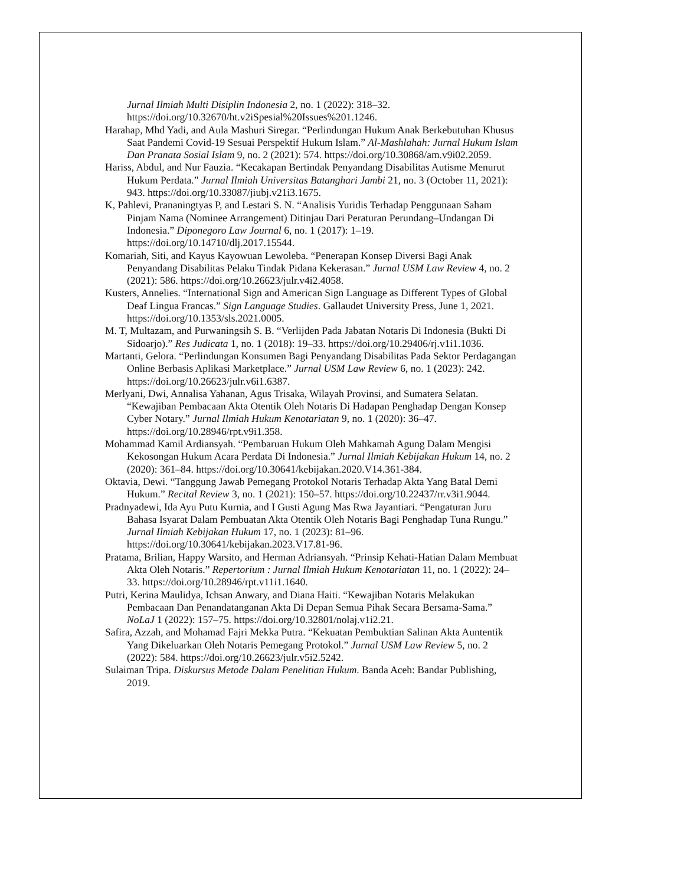Jurnal Ilmiah Multi Disiplin Indonesia 2, no. 1 (2022): 318–32. https://doi.org/10.32670/ht.v2iSpesial%20Issues%201.1246.
Harahap, Mhd Yadi, and Aula Mashuri Siregar. “Perlindungan Hukum Anak Berkebutuhan Khusus Saat Pandemi Covid-19 Sesuai Perspektif Hukum Islam.” Al-Mashlahah: Jurnal Hukum Islam Dan Pranata Sosial Islam 9, no. 2 (2021): 574. https://doi.org/10.30868/am.v9i02.2059.
Hariss, Abdul, and Nur Fauzia. “Kecakapan Bertindak Penyandang Disabilitas Autisme Menurut Hukum Perdata.” Jurnal Ilmiah Universitas Batanghari Jambi 21, no. 3 (October 11, 2021): 943. https://doi.org/10.33087/jiubj.v21i3.1675.
K, Pahlevi, Prananingtyas P, and Lestari S. N. “Analisis Yuridis Terhadap Penggunaan Saham Pinjam Nama (Nominee Arrangement) Ditinjau Dari Peraturan Perundang–Undangan Di Indonesia.” Diponegoro Law Journal 6, no. 1 (2017): 1–19. https://doi.org/10.14710/dlj.2017.15544.
Komariah, Siti, and Kayus Kayowuan Lewoleba. “Penerapan Konsep Diversi Bagi Anak Penyandang Disabilitas Pelaku Tindak Pidana Kekerasan.” Jurnal USM Law Review 4, no. 2 (2021): 586. https://doi.org/10.26623/julr.v4i2.4058.
Kusters, Annelies. “International Sign and American Sign Language as Different Types of Global Deaf Lingua Francas.” Sign Language Studies. Gallaudet University Press, June 1, 2021. https://doi.org/10.1353/sls.2021.0005.
M. T, Multazam, and Purwaningsih S. B. “Verlijden Pada Jabatan Notaris Di Indonesia (Bukti Di Sidoarjo).” Res Judicata 1, no. 1 (2018): 19–33. https://doi.org/10.29406/rj.v1i1.1036.
Martanti, Gelora. “Perlindungan Konsumen Bagi Penyandang Disabilitas Pada Sektor Perdagangan Online Berbasis Aplikasi Marketplace.” Jurnal USM Law Review 6, no. 1 (2023): 242. https://doi.org/10.26623/julr.v6i1.6387.
Merlyani, Dwi, Annalisa Yahanan, Agus Trisaka, Wilayah Provinsi, and Sumatera Selatan. “Kewajiban Pembacaan Akta Otentik Oleh Notaris Di Hadapan Penghadap Dengan Konsep Cyber Notary.” Jurnal Ilmiah Hukum Kenotariatan 9, no. 1 (2020): 36–47. https://doi.org/10.28946/rpt.v9i1.358.
Mohammad Kamil Ardiansyah. “Pembaruan Hukum Oleh Mahkamah Agung Dalam Mengisi Kekosongan Hukum Acara Perdata Di Indonesia.” Jurnal Ilmiah Kebijakan Hukum 14, no. 2 (2020): 361–84. https://doi.org/10.30641/kebijakan.2020.V14.361-384.
Oktavia, Dewi. “Tanggung Jawab Pemegang Protokol Notaris Terhadap Akta Yang Batal Demi Hukum.” Recital Review 3, no. 1 (2021): 150–57. https://doi.org/10.22437/rr.v3i1.9044.
Pradnyadewi, Ida Ayu Putu Kurnia, and I Gusti Agung Mas Rwa Jayantiari. “Pengaturan Juru Bahasa Isyarat Dalam Pembuatan Akta Otentik Oleh Notaris Bagi Penghadap Tuna Rungu.” Jurnal Ilmiah Kebijakan Hukum 17, no. 1 (2023): 81–96. https://doi.org/10.30641/kebijakan.2023.V17.81-96.
Pratama, Brilian, Happy Warsito, and Herman Adriansyah. “Prinsip Kehati-Hatian Dalam Membuat Akta Oleh Notaris.” Repertorium : Jurnal Ilmiah Hukum Kenotariatan 11, no. 1 (2022): 24–33. https://doi.org/10.28946/rpt.v11i1.1640.
Putri, Kerina Maulidya, Ichsan Anwary, and Diana Haiti. “Kewajiban Notaris Melakukan Pembacaan Dan Penandatanganan Akta Di Depan Semua Pihak Secara Bersama-Sama.” NoLaJ 1 (2022): 157–75. https://doi.org/10.32801/nolaj.v1i2.21.
Safira, Azzah, and Mohamad Fajri Mekka Putra. “Kekuatan Pembuktian Salinan Akta Auntentik Yang Dikeluarkan Oleh Notaris Pemegang Protokol.” Jurnal USM Law Review 5, no. 2 (2022): 584. https://doi.org/10.26623/julr.v5i2.5242.
Sulaiman Tripa. Diskursus Metode Dalam Penelitian Hukum. Banda Aceh: Bandar Publishing, 2019.